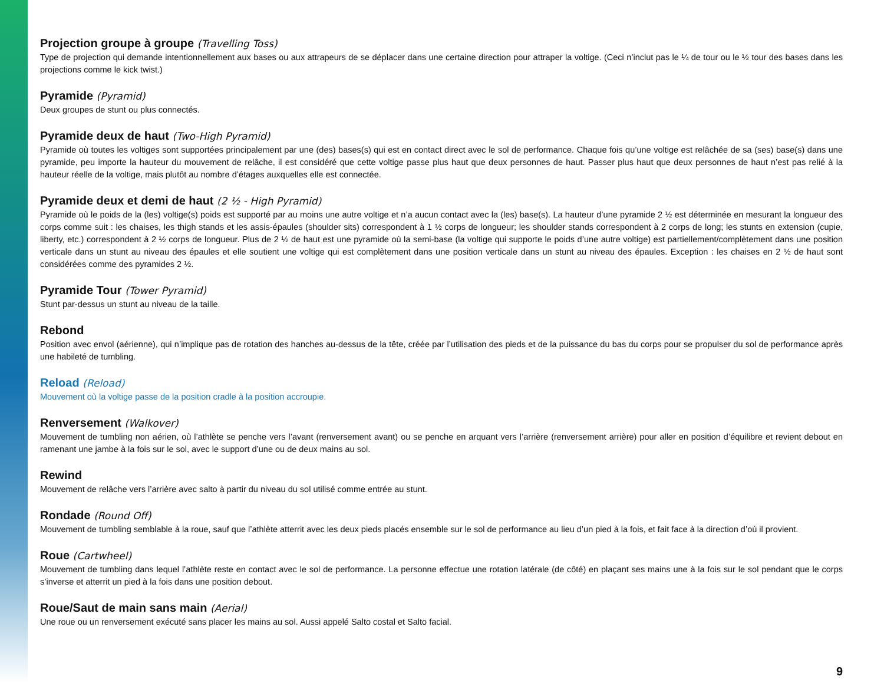Projection groupe à groupe (Travelling Toss)
Type de projection qui demande intentionnellement aux bases ou aux attrapeurs de se déplacer dans une certaine direction pour attraper la voltige. (Ceci n’inclut pas le ¼ de tour ou le ½ tour des bases dans les projections comme le kick twist.)
Pyramide (Pyramid)
Deux groupes de stunt ou plus connectés.
Pyramide deux de haut (Two-High Pyramid)
Pyramide où toutes les voltiges sont supportées principalement par une (des) bases(s) qui est en contact direct avec le sol de performance. Chaque fois qu’une voltige est relâchée de sa (ses) base(s) dans une pyramide, peu importe la hauteur du mouvement de relâche, il est considéré que cette voltige passe plus haut que deux personnes de haut. Passer plus haut que deux personnes de haut n’est pas relié à la hauteur réelle de la voltige, mais plutôt au nombre d’étages auxquelles elle est connectée.
Pyramide deux et demi de haut (2 ½ - High Pyramid)
Pyramide où le poids de la (les) voltige(s) poids est supporté par au moins une autre voltige et n’a aucun contact avec la (les) base(s). La hauteur d’une pyramide 2 ½ est déterminée en mesurant la longueur des corps comme suit : les chaises, les thigh stands et les assis-épaules (shoulder sits) correspondent à 1 ½ corps de longueur; les shoulder stands correspondent à 2 corps de long; les stunts en extension (cupie, liberty, etc.) correspondent à 2 ½ corps de longueur. Plus de 2 ½ de haut est une pyramide où la semi-base (la voltige qui supporte le poids d’une autre voltige) est partiellement/complètement dans une position verticale dans un stunt au niveau des épaules et elle soutient une voltige qui est complètement dans une position verticale dans un stunt au niveau des épaules. Exception : les chaises en 2 ½ de haut sont considérées comme des pyramides 2 ½.
Pyramide Tour (Tower Pyramid)
Stunt par-dessus un stunt au niveau de la taille.
Rebond
Position avec envol (aérienne), qui n’implique pas de rotation des hanches au-dessus de la tête, créée par l’utilisation des pieds et de la puissance du bas du corps pour se propulser du sol de performance après une habileté de tumbling.
Reload (Reload)
Mouvement où la voltige passe de la position cradle à la position accroupie.
Renversement (Walkover)
Mouvement de tumbling non aérien, où l’athlète se penche vers l’avant (renversement avant) ou se penche en arquant vers l’arrière (renversement arrière) pour aller en position d’équilibre et revient debout en ramenant une jambe à la fois sur le sol, avec le support d’une ou de deux mains au sol.
Rewind
Mouvement de relâche vers l’arrière avec salto à partir du niveau du sol utilisé comme entrée au stunt.
Rondade (Round Off)
Mouvement de tumbling semblable à la roue, sauf que l’athlète atterrit avec les deux pieds placés ensemble sur le sol de performance au lieu d’un pied à la fois, et fait face à la direction d’où il provient.
Roue (Cartwheel)
Mouvement de tumbling dans lequel l’athlète reste en contact avec le sol de performance. La personne effectue une rotation latérale (de côté) en plaçant ses mains une à la fois sur le sol pendant que le corps s’inverse et atterrit un pied à la fois dans une position debout.
Roue/Saut de main sans main (Aerial)
Une roue ou un renversement exécuté sans placer les mains au sol. Aussi appelé Salto costal et Salto facial.
9